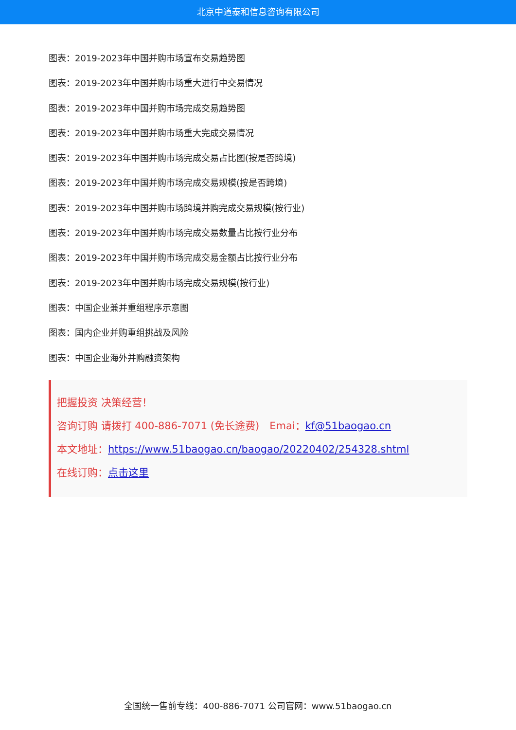北京中道泰和信息咨询有限公司
图表：2019-2023年中国并购市场宣布交易趋势图
图表：2019-2023年中国并购市场重大进行中交易情况
图表：2019-2023年中国并购市场完成交易趋势图
图表：2019-2023年中国并购市场重大完成交易情况
图表：2019-2023年中国并购市场完成交易占比图(按是否跨境)
图表：2019-2023年中国并购市场完成交易规模(按是否跨境)
图表：2019-2023年中国并购市场跨境并购完成交易规模(按行业)
图表：2019-2023年中国并购市场完成交易数量占比按行业分布
图表：2019-2023年中国并购市场完成交易金额占比按行业分布
图表：2019-2023年中国并购市场完成交易规模(按行业)
图表：中国企业兼并重组程序示意图
图表：国内企业并购重组挑战及风险
图表：中国企业海外并购融资架构
把握投资 决策经营！
咨询订购 请拨打 400-886-7071 (免长途费)　Emai：kf@51baogao.cn
本文地址：https://www.51baogao.cn/baogao/20220402/254328.shtml
在线订购：点击这里
全国统一售前专线：400-886-7071 公司官网：www.51baogao.cn